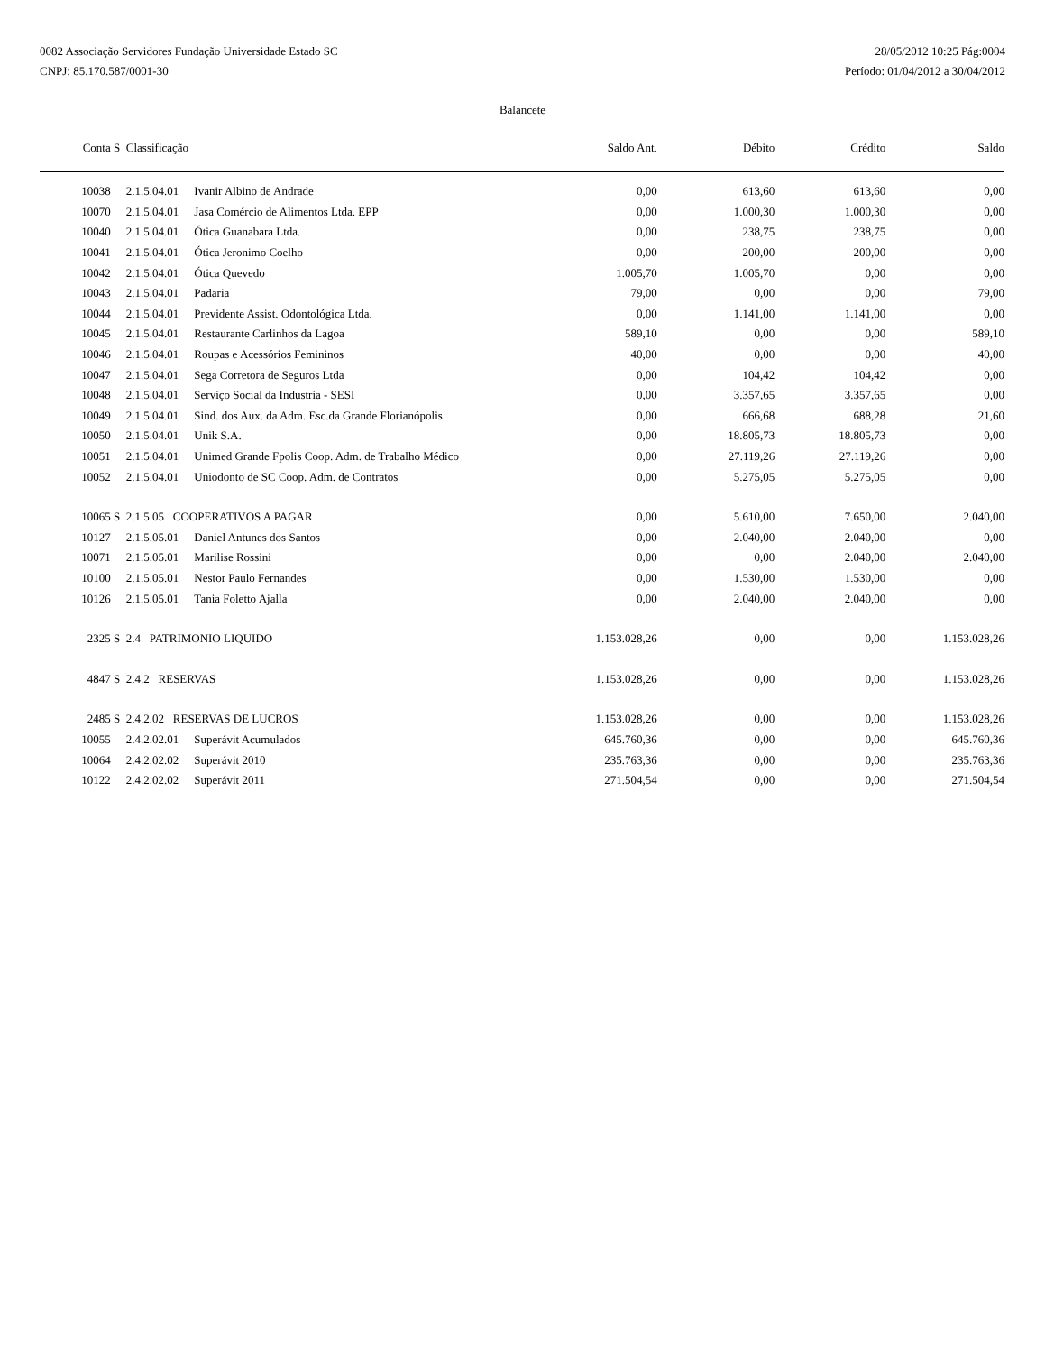0082 Associação Servidores Fundação Universidade Estado SC
CNPJ: 85.170.587/0001-30
28/05/2012 10:25 Pág:0004
Período: 01/04/2012 a 30/04/2012
Balancete
| Conta | S | Classificação | | Saldo Ant. | Débito | Crédito | Saldo |
| --- | --- | --- | --- | --- | --- | --- | --- |
| 10038 | | 2.1.5.04.01 | Ivanir Albino de Andrade | 0,00 | 613,60 | 613,60 | 0,00 |
| 10070 | | 2.1.5.04.01 | Jasa Comércio de Alimentos Ltda. EPP | 0,00 | 1.000,30 | 1.000,30 | 0,00 |
| 10040 | | 2.1.5.04.01 | Ótica Guanabara Ltda. | 0,00 | 238,75 | 238,75 | 0,00 |
| 10041 | | 2.1.5.04.01 | Ótica Jeronimo Coelho | 0,00 | 200,00 | 200,00 | 0,00 |
| 10042 | | 2.1.5.04.01 | Ótica Quevedo | 1.005,70 | 1.005,70 | 0,00 | 0,00 |
| 10043 | | 2.1.5.04.01 | Padaria | 79,00 | 0,00 | 0,00 | 79,00 |
| 10044 | | 2.1.5.04.01 | Previdente Assist. Odontológica Ltda. | 0,00 | 1.141,00 | 1.141,00 | 0,00 |
| 10045 | | 2.1.5.04.01 | Restaurante Carlinhos da Lagoa | 589,10 | 0,00 | 0,00 | 589,10 |
| 10046 | | 2.1.5.04.01 | Roupas e Acessórios Femininos | 40,00 | 0,00 | 0,00 | 40,00 |
| 10047 | | 2.1.5.04.01 | Sega Corretora de Seguros Ltda | 0,00 | 104,42 | 104,42 | 0,00 |
| 10048 | | 2.1.5.04.01 | Serviço Social da Industria - SESI | 0,00 | 3.357,65 | 3.357,65 | 0,00 |
| 10049 | | 2.1.5.04.01 | Sind. dos Aux. da Adm. Esc.da Grande Florianópolis | 0,00 | 666,68 | 688,28 | 21,60 |
| 10050 | | 2.1.5.04.01 | Unik S.A. | 0,00 | 18.805,73 | 18.805,73 | 0,00 |
| 10051 | | 2.1.5.04.01 | Unimed Grande Fpolis Coop. Adm. de Trabalho Médico | 0,00 | 27.119,26 | 27.119,26 | 0,00 |
| 10052 | | 2.1.5.04.01 | Uniodonto de SC Coop. Adm. de Contratos | 0,00 | 5.275,05 | 5.275,05 | 0,00 |
| 10065 | S | 2.1.5.05 COOPERATIVOS A PAGAR | | 0,00 | 5.610,00 | 7.650,00 | 2.040,00 |
| 10127 | | 2.1.5.05.01 | Daniel Antunes dos Santos | 0,00 | 2.040,00 | 2.040,00 | 0,00 |
| 10071 | | 2.1.5.05.01 | Marilise Rossini | 0,00 | 0,00 | 2.040,00 | 2.040,00 |
| 10100 | | 2.1.5.05.01 | Nestor Paulo Fernandes | 0,00 | 1.530,00 | 1.530,00 | 0,00 |
| 10126 | | 2.1.5.05.01 | Tania Foletto Ajalla | 0,00 | 2.040,00 | 2.040,00 | 0,00 |
| 2325 | S | 2.4 PATRIMONIO LIQUIDO | | 1.153.028,26 | 0,00 | 0,00 | 1.153.028,26 |
| 4847 | S | 2.4.2 RESERVAS | | 1.153.028,26 | 0,00 | 0,00 | 1.153.028,26 |
| 2485 | S | 2.4.2.02 RESERVAS DE LUCROS | | 1.153.028,26 | 0,00 | 0,00 | 1.153.028,26 |
| 10055 | | 2.4.2.02.01 | Superávit Acumulados | 645.760,36 | 0,00 | 0,00 | 645.760,36 |
| 10064 | | 2.4.2.02.02 | Superávit 2010 | 235.763,36 | 0,00 | 0,00 | 235.763,36 |
| 10122 | | 2.4.2.02.02 | Superávit 2011 | 271.504,54 | 0,00 | 0,00 | 271.504,54 |